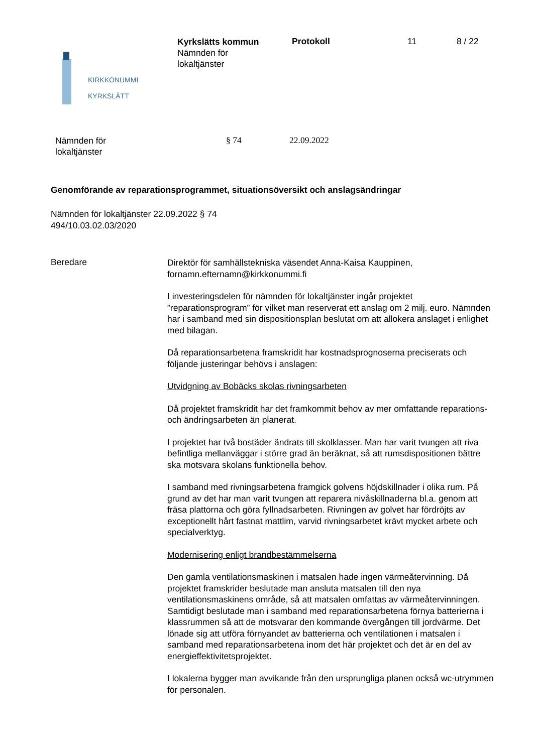KIRKKONUMMI
KYRKSLÄTT
Kyrkslätts kommun
Nämnden för
lokaltjänster
Protokoll 11 8 / 22
Nämnden för
lokaltjänster
§ 74 22.09.2022
Genomförande av reparationsprogrammet, situationsöversikt och anslagsändringar
Nämnden för lokaltjänster 22.09.2022 § 74
494/10.03.02.03/2020
Beredare
Direktör för samhällstekniska väsendet Anna-Kaisa Kauppinen, fornamn.efternamn@kirkkonummi.fi
I investeringsdelen för nämnden för lokaltjänster ingår projektet ”reparationsprogram” för vilket man reserverat ett anslag om 2 milj. euro. Nämnden har i samband med sin dispositionsplan beslutat om att allokera anslaget i enlighet med bilagan.
Då reparationsarbetena framskridit har kostnadsprognoserna preciserats och följande justeringar behövs i anslagen:
Utvidgning av Bobäcks skolas rivningsarbeten
Då projektet framskridit har det framkommit behov av mer omfattande reparations- och ändringsarbeten än planerat.
I projektet har två bostäder ändrats till skolklasser. Man har varit tvungen att riva befintliga mellanväggar i större grad än beräknat, så att rumsdispositionen bättre ska motsvara skolans funktionella behov.
I samband med rivningsarbetena framgick golvens höjdskillnader i olika rum. På grund av det har man varit tvungen att reparera nivåskillnaderna bl.a. genom att fräsa plattorna och göra fyllnadsarbeten. Rivningen av golvet har fördröjts av exceptionellt hårt fastnat mattlim, varvid rivningsarbetet krävt mycket arbete och specialverktyg.
Modernisering enligt brandbestämmelserna
Den gamla ventilationsmaskinen i matsalen hade ingen värmeåtervinning. Då projektet framskrider beslutade man ansluta matsalen till den nya ventilationsmaskinens område, så att matsalen omfattas av värmeåtervinningen. Samtidigt beslutade man i samband med reparationsarbetena förnya batterierna i klassrummen så att de motsvarar den kommande övergången till jordvärme. Det lönade sig att utföra förnyandet av batterierna och ventilationen i matsalen i samband med reparationsarbetena inom det här projektet och det är en del av energieffektivitetsprojektet.
I lokalerna bygger man avvikande från den ursprungliga planen också wc-utrymmen för personalen.